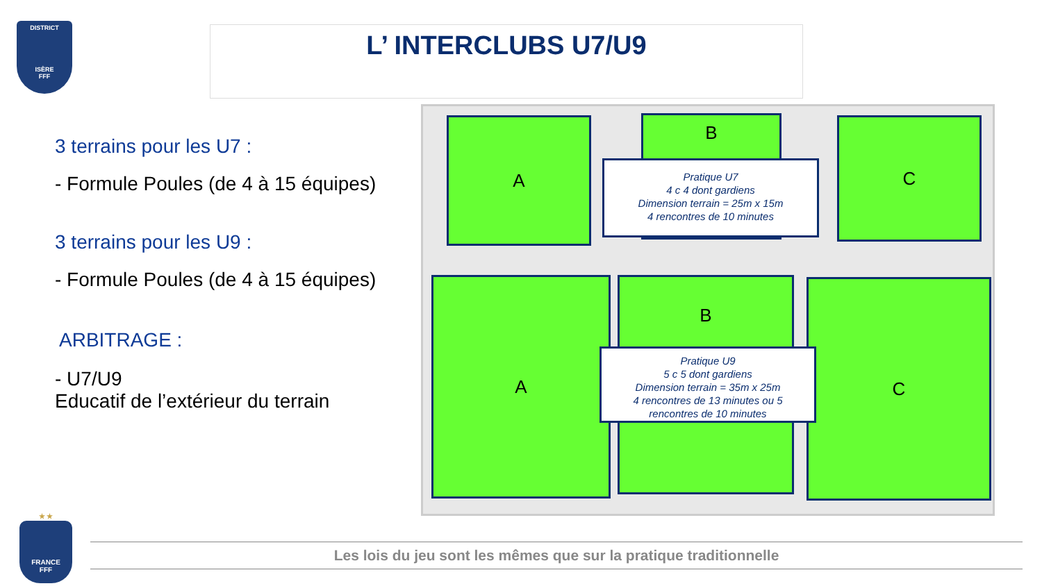DISTRICT
ISÈRE
FFF
L’ INTERCLUBS U7/U9
3 terrains pour les U7 :
- Formule Poules (de 4 à 15 équipes)
3 terrains pour les U9 :
- Formule Poules (de 4 à 15 équipes)
ARBITRAGE :
- U7/U9
Educatif de l’extérieur du terrain
A B C
Pratique U7
4 c 4 dont gardiens
Dimension terrain = 25m x 15m
4 rencontres de 10 minutes
A B C
Pratique U9
5 c 5 dont gardiens
Dimension terrain = 35m x 25m
4 rencontres de 13 minutes ou 5
rencontres de 10 minutes
★ ★
FRANCE
FFF
Les lois du jeu sont les mêmes que sur la pratique traditionnelle